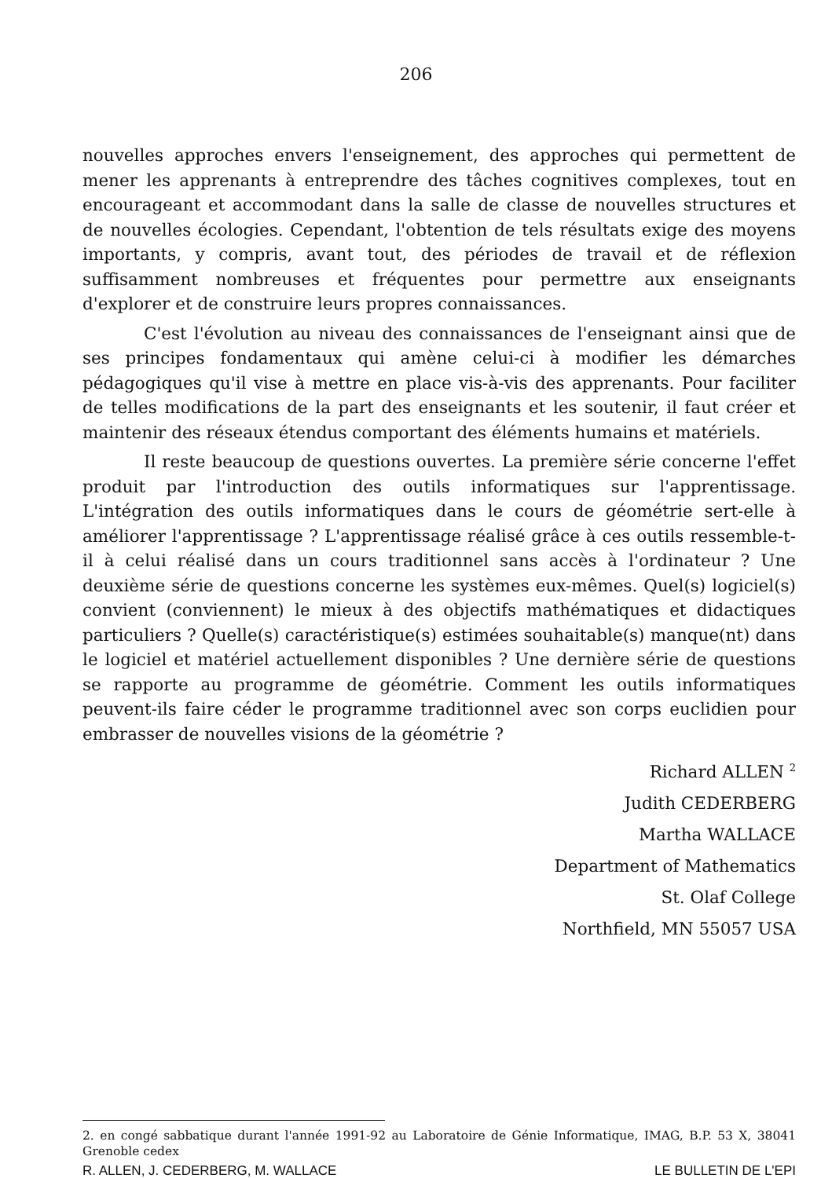206
nouvelles approches envers l'enseignement, des approches qui permettent de mener les apprenants à entreprendre des tâches cognitives complexes, tout en encourageant et accommodant dans la salle de classe de nouvelles structures et de nouvelles écologies. Cependant, l'obtention de tels résultats exige des moyens importants, y compris, avant tout, des périodes de travail et de réflexion suffisamment nombreuses et fréquentes pour permettre aux enseignants d'explorer et de construire leurs propres connaissances.
C'est l'évolution au niveau des connaissances de l'enseignant ainsi que de ses principes fondamentaux qui amène celui-ci à modifier les démarches pédagogiques qu'il vise à mettre en place vis-à-vis des apprenants. Pour faciliter de telles modifications de la part des enseignants et les soutenir, il faut créer et maintenir des réseaux étendus comportant des éléments humains et matériels.
Il reste beaucoup de questions ouvertes. La première série concerne l'effet produit par l'introduction des outils informatiques sur l'apprentissage. L'intégration des outils informatiques dans le cours de géométrie sert-elle à améliorer l'apprentissage ? L'apprentissage réalisé grâce à ces outils ressemble-t-il à celui réalisé dans un cours traditionnel sans accès à l'ordinateur ? Une deuxième série de questions concerne les systèmes eux-mêmes. Quel(s) logiciel(s) convient (conviennent) le mieux à des objectifs mathématiques et didactiques particuliers ? Quelle(s) caractéristique(s) estimées souhaitable(s) manque(nt) dans le logiciel et matériel actuellement disponibles ? Une dernière série de questions se rapporte au programme de géométrie. Comment les outils informatiques peuvent-ils faire céder le programme traditionnel avec son corps euclidien pour embrasser de nouvelles visions de la géométrie ?
Richard ALLEN <sup>2</sup>
Judith CEDERBERG
Martha WALLACE
Department of Mathematics
St. Olaf College
Northfield, MN 55057 USA
2. en congé sabbatique durant l'année 1991-92 au Laboratoire de Génie Informatique, IMAG, B.P. 53 X, 38041 Grenoble cedex
R. ALLEN, J. CEDERBERG, M. WALLACE LE BULLETIN DE L'EPI